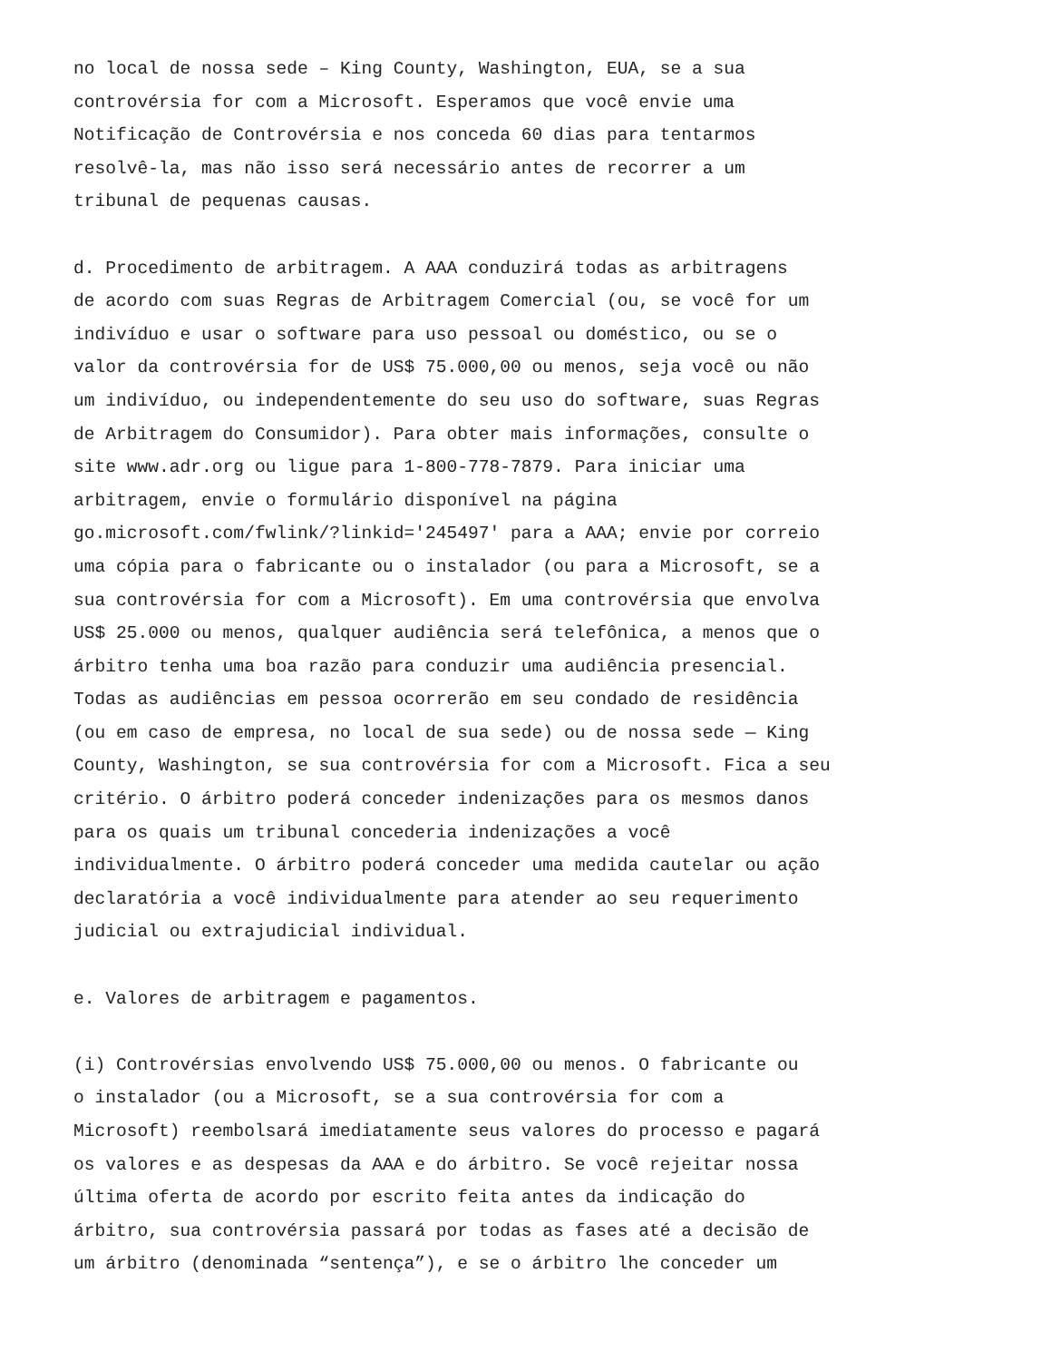no local de nossa sede – King County, Washington, EUA, se a sua controvérsia for com a Microsoft. Esperamos que você envie uma Notificação de Controvérsia e nos conceda 60 dias para tentarmos resolvê-la, mas não isso será necessário antes de recorrer a um tribunal de pequenas causas.
d. Procedimento de arbitragem. A AAA conduzirá todas as arbitragens de acordo com suas Regras de Arbitragem Comercial (ou, se você for um indivíduo e usar o software para uso pessoal ou doméstico, ou se o valor da controvérsia for de US$ 75.000,00 ou menos, seja você ou não um indivíduo, ou independentemente do seu uso do software, suas Regras de Arbitragem do Consumidor). Para obter mais informações, consulte o site www.adr.org ou ligue para 1-800-778-7879. Para iniciar uma arbitragem, envie o formulário disponível na página go.microsoft.com/fwlink/?linkid='245497' para a AAA; envie por correio uma cópia para o fabricante ou o instalador (ou para a Microsoft, se a sua controvérsia for com a Microsoft). Em uma controvérsia que envolva US$ 25.000 ou menos, qualquer audiência será telefônica, a menos que o árbitro tenha uma boa razão para conduzir uma audiência presencial. Todas as audiências em pessoa ocorrerão em seu condado de residência (ou em caso de empresa, no local de sua sede) ou de nossa sede — King County, Washington, se sua controvérsia for com a Microsoft. Fica a seu critério. O árbitro poderá conceder indenizações para os mesmos danos para os quais um tribunal concederia indenizações a você individualmente. O árbitro poderá conceder uma medida cautelar ou ação declaratória a você individualmente para atender ao seu requerimento judicial ou extrajudicial individual.
e. Valores de arbitragem e pagamentos.
(i) Controvérsias envolvendo US$ 75.000,00 ou menos. O fabricante ou o instalador (ou a Microsoft, se a sua controvérsia for com a Microsoft) reembolsará imediatamente seus valores do processo e pagará os valores e as despesas da AAA e do árbitro. Se você rejeitar nossa última oferta de acordo por escrito feita antes da indicação do árbitro, sua controvérsia passará por todas as fases até a decisão de um árbitro (denominada “sentença”), e se o árbitro lhe conceder um